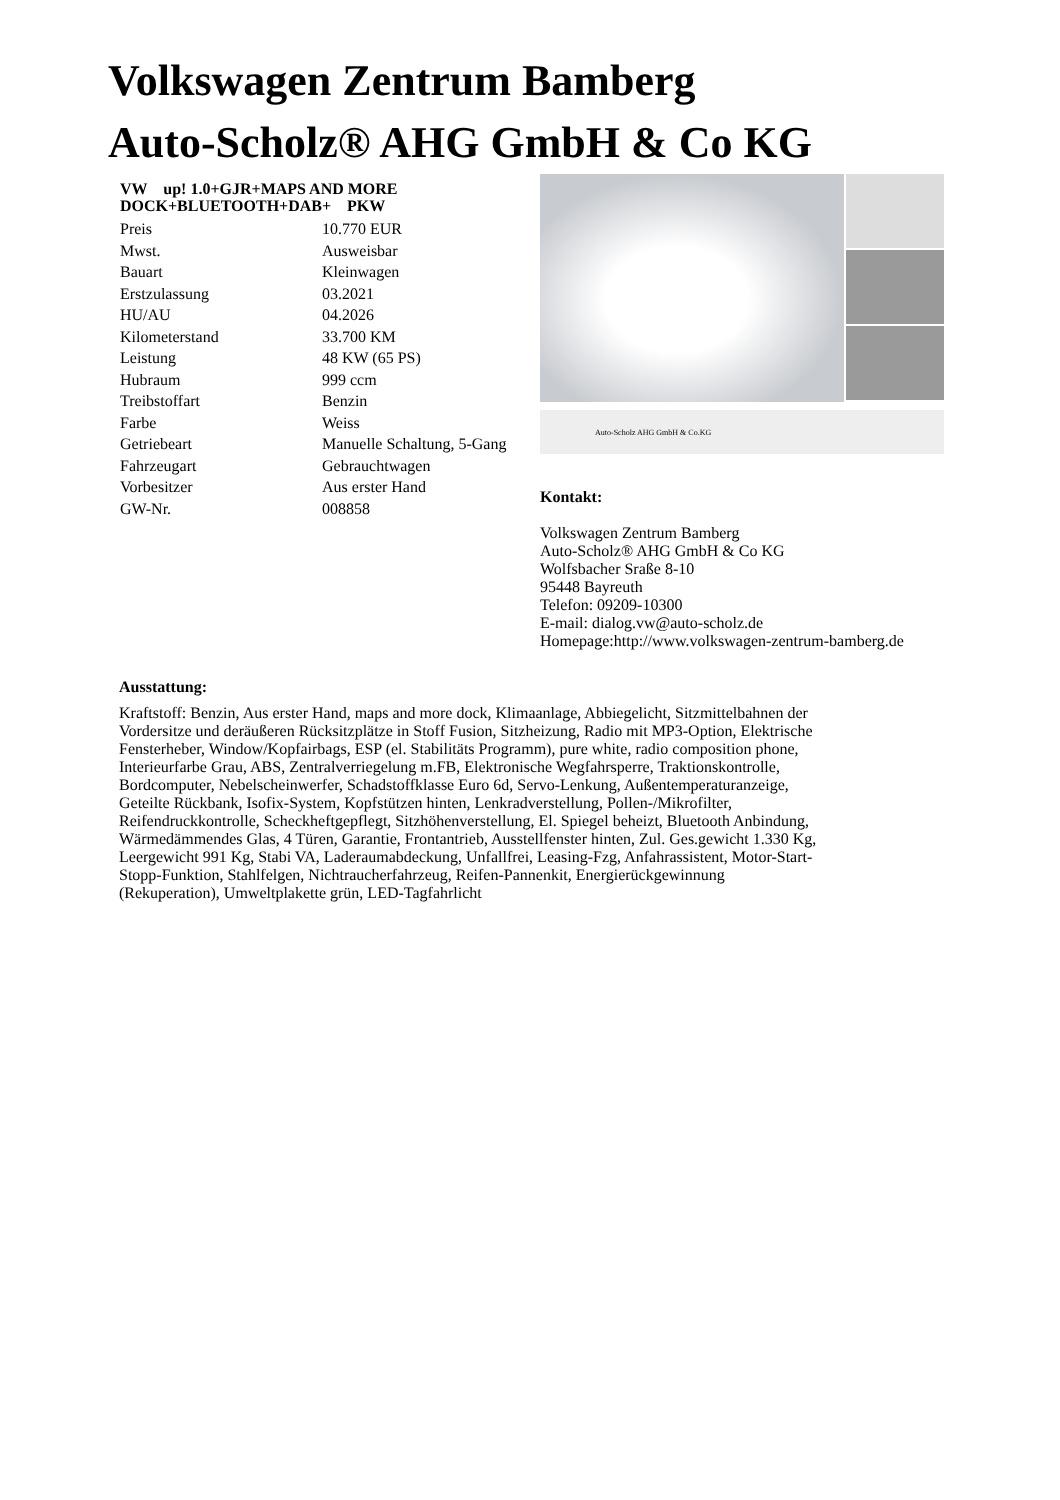Volkswagen Zentrum Bamberg
Auto-Scholz® AHG GmbH & Co KG
VW up! 1.0+GJR+MAPS AND MORE DOCK+BLUETOOTH+DAB+ PKW
| Preis | 10.770 EUR |
| Mwst. | Ausweisbar |
| Bauart | Kleinwagen |
| Erstzulassung | 03.2021 |
| HU/AU | 04.2026 |
| Kilometerstand | 33.700 KM |
| Leistung | 48 KW (65 PS) |
| Hubraum | 999 ccm |
| Treibstoffart | Benzin |
| Farbe | Weiss |
| Getriebeart | Manuelle Schaltung, 5-Gang |
| Fahrzeugart | Gebrauchtwagen |
| Vorbesitzer | Aus erster Hand |
| GW-Nr. | 008858 |
Auto-Scholz AHG GmbH & Co.KG
Kontakt:
Volkswagen Zentrum Bamberg
Auto-Scholz® AHG GmbH & Co KG
Wolfsbacher Sraße 8-10
95448 Bayreuth
Telefon: 09209-10300
E-mail: dialog.vw@auto-scholz.de
Homepage:http://www.volkswagen-zentrum-bamberg.de
Ausstattung:
Kraftstoff: Benzin, Aus erster Hand, maps and more dock, Klimaanlage, Abbiegelicht, Sitzmittelbahnen der Vordersitze und deräußeren Rücksitzplätze in Stoff Fusion, Sitzheizung, Radio mit MP3-Option, Elektrische Fensterheber, Window/Kopfairbags, ESP (el. Stabilitäts Programm), pure white, radio composition phone, Interieurfarbe Grau, ABS, Zentralverriegelung m.FB, Elektronische Wegfahrsperre, Traktionskontrolle, Bordcomputer, Nebelscheinwerfer, Schadstoffklasse Euro 6d, Servo-Lenkung, Außentemperaturanzeige, Geteilte Rückbank, Isofix-System, Kopfstützen hinten, Lenkradverstellung, Pollen-/Mikrofilter, Reifendruckkontrolle, Scheckheftgepflegt, Sitzhöhenverstellung, El. Spiegel beheizt, Bluetooth Anbindung, Wärmedämmendes Glas, 4 Türen, Garantie, Frontantrieb, Ausstellfenster hinten, Zul. Ges.gewicht 1.330 Kg, Leergewicht 991 Kg, Stabi VA, Laderaumabdeckung, Unfallfrei, Leasing-Fzg, Anfahrassistent, Motor-Start-Stopp-Funktion, Stahlfelgen, Nichtraucherfahrzeug, Reifen-Pannenkit, Energierückgewinnung (Rekuperation), Umweltplakette grün, LED-Tagfahrlicht